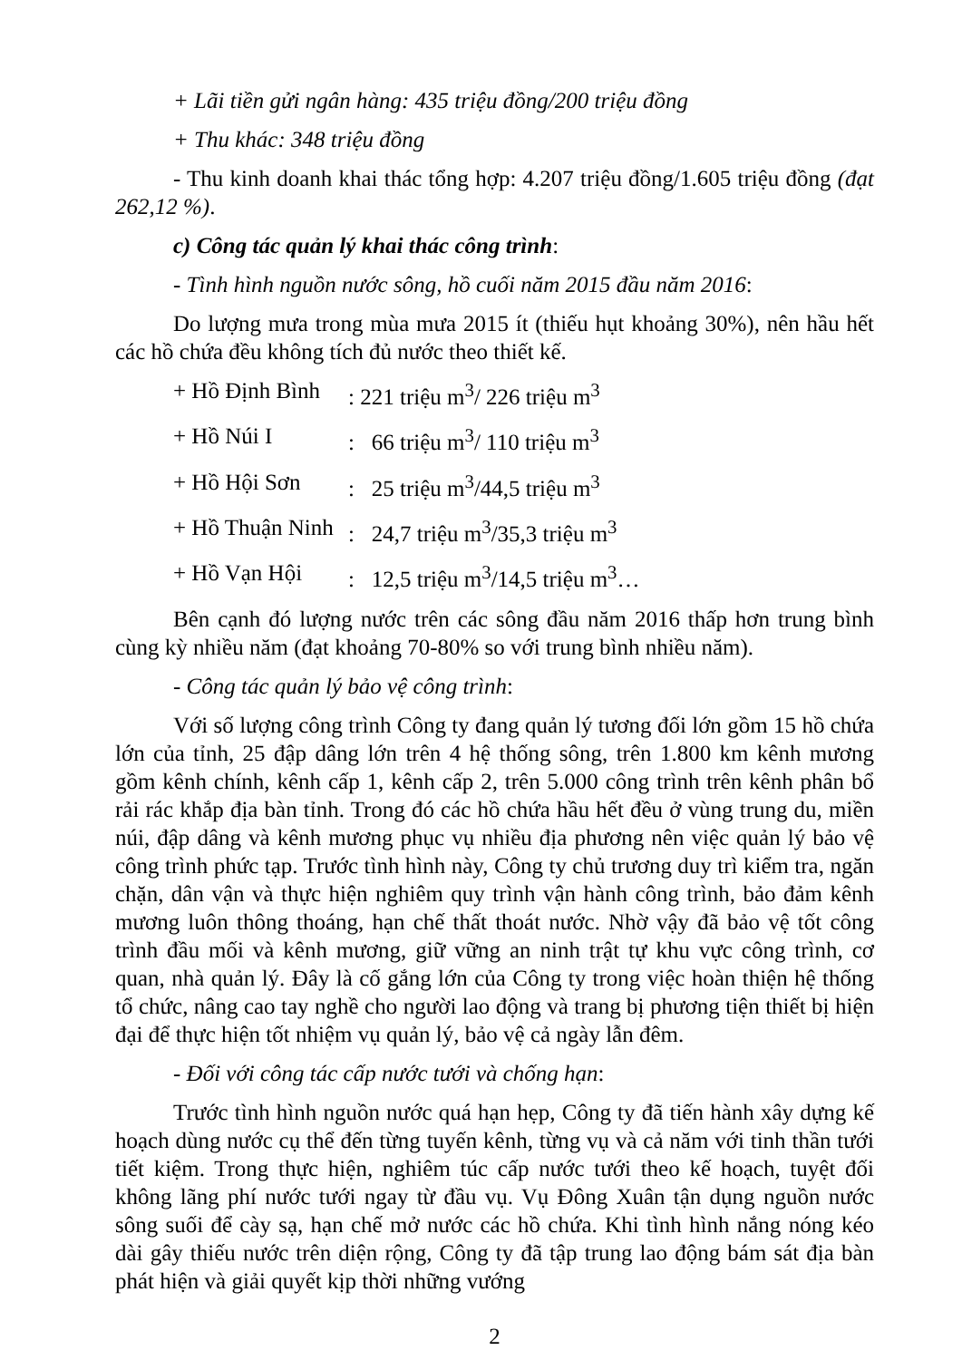+ Lãi tiền gửi ngân hàng: 435 triệu đồng/200 triệu đồng
+ Thu khác: 348 triệu đồng
- Thu kinh doanh khai thác tổng hợp: 4.207 triệu đồng/1.605 triệu đồng (đạt 262,12 %).
c) Công tác quản lý khai thác công trình:
- Tình hình nguồn nước sông, hồ cuối năm 2015 đầu năm 2016:
Do lượng mưa trong mùa mưa 2015 ít (thiếu hụt khoảng 30%), nên hầu hết các hồ chứa đều không tích đủ nước theo thiết kế.
+ Hồ Định Bình: 221 triệu m<sup>3</sup>/ 226 triệu m<sup>3</sup>
+ Hồ Núi I: 66 triệu m<sup>3</sup>/ 110 triệu m<sup>3</sup>
+ Hồ Hội Sơn: 25 triệu m<sup>3</sup>/44,5 triệu m<sup>3</sup>
+ Hồ Thuận Ninh: 24,7 triệu m<sup>3</sup>/35,3 triệu m<sup>3</sup>
+ Hồ Vạn Hội: 12,5 triệu m<sup>3</sup>/14,5 triệu m<sup>3</sup>…
Bên cạnh đó lượng nước trên các sông đầu năm 2016 thấp hơn trung bình cùng kỳ nhiều năm (đạt khoảng 70-80% so với trung bình nhiều năm).
- Công tác quản lý bảo vệ công trình:
Với số lượng công trình Công ty đang quản lý tương đối lớn gồm 15 hồ chứa lớn của tỉnh, 25 đập dâng lớn trên 4 hệ thống sông, trên 1.800 km kênh mương gồm kênh chính, kênh cấp 1, kênh cấp 2, trên 5.000 công trình trên kênh phân bổ rải rác khắp địa bàn tỉnh. Trong đó các hồ chứa hầu hết đều ở vùng trung du, miền núi, đập dâng và kênh mương phục vụ nhiều địa phương nên việc quản lý bảo vệ công trình phức tạp. Trước tình hình này, Công ty chủ trương duy trì kiểm tra, ngăn chặn, dân vận và thực hiện nghiêm quy trình vận hành công trình, bảo đảm kênh mương luôn thông thoáng, hạn chế thất thoát nước. Nhờ vậy đã bảo vệ tốt công trình đầu mối và kênh mương, giữ vững an ninh trật tự khu vực công trình, cơ quan, nhà quản lý. Đây là cố gắng lớn của Công ty trong việc hoàn thiện hệ thống tổ chức, nâng cao tay nghề cho người lao động và trang bị phương tiện thiết bị hiện đại để thực hiện tốt nhiệm vụ quản lý, bảo vệ cả ngày lẫn đêm.
- Đối với công tác cấp nước tưới và chống hạn:
Trước tình hình nguồn nước quá hạn hẹp, Công ty đã tiến hành xây dựng kế hoạch dùng nước cụ thể đến từng tuyến kênh, từng vụ và cả năm với tinh thần tưới tiết kiệm. Trong thực hiện, nghiêm túc cấp nước tưới theo kế hoạch, tuyệt đối không lãng phí nước tưới ngay từ đầu vụ. Vụ Đông Xuân tận dụng nguồn nước sông suối để cày sạ, hạn chế mở nước các hồ chứa. Khi tình hình nắng nóng kéo dài gây thiếu nước trên diện rộng, Công ty đã tập trung lao động bám sát địa bàn phát hiện và giải quyết kịp thời những vướng
2